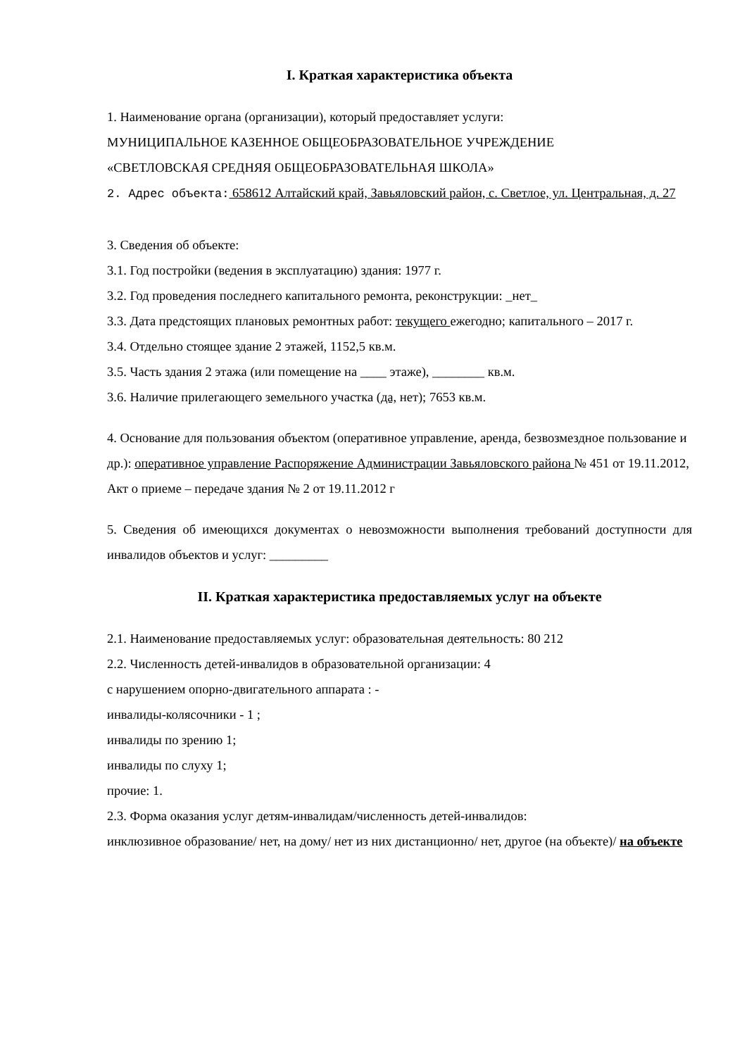I. Краткая характеристика объекта
1. Наименование органа (организации), который предоставляет услуги:
МУНИЦИПАЛЬНОЕ КАЗЕННОЕ ОБЩЕОБРАЗОВАТЕЛЬНОЕ УЧРЕЖДЕНИЕ
«СВЕТЛОВСКАЯ СРЕДНЯЯ ОБЩЕОБРАЗОВАТЕЛЬНАЯ ШКОЛА»
2. Адрес объекта: 658612 Алтайский край, Завьяловский район, с. Светлое, ул. Центральная, д. 27
3. Сведения об объекте:
3.1. Год постройки (ведения в эксплуатацию) здания: 1977 г.
3.2. Год проведения последнего капитального ремонта, реконструкции: _нет_
3.3. Дата предстоящих плановых ремонтных работ: текущего ежегодно; капитального – 2017 г.
3.4. Отдельно стоящее здание 2 этажей, 1152,5 кв.м.
3.5. Часть здания 2 этажа (или помещение на ____ этаже), ________ кв.м.
3.6. Наличие прилегающего земельного участка (да, нет); 7653 кв.м.
4. Основание для пользования объектом (оперативное управление, аренда, безвозмездное пользование и др.): оперативное управление Распоряжение Администрации Завьяловского района № 451 от 19.11.2012, Акт о приеме – передаче здания № 2 от 19.11.2012 г
5. Сведения об имеющихся документах о невозможности выполнения требований доступности для инвалидов объектов и услуг: _________
II. Краткая характеристика предоставляемых услуг на объекте
2.1. Наименование предоставляемых услуг: образовательная деятельность: 80 212
2.2. Численность детей-инвалидов в образовательной организации: 4
с нарушением опорно-двигательного аппарата : -
инвалиды-колясочники - 1 ;
инвалиды по зрению 1;
инвалиды по слуху 1;
прочие: 1.
2.3. Форма оказания услуг детям-инвалидам/численность детей-инвалидов:
инклюзивное образование/ нет, на дому/ нет из них дистанционно/ нет, другое (на объекте)/ на объекте